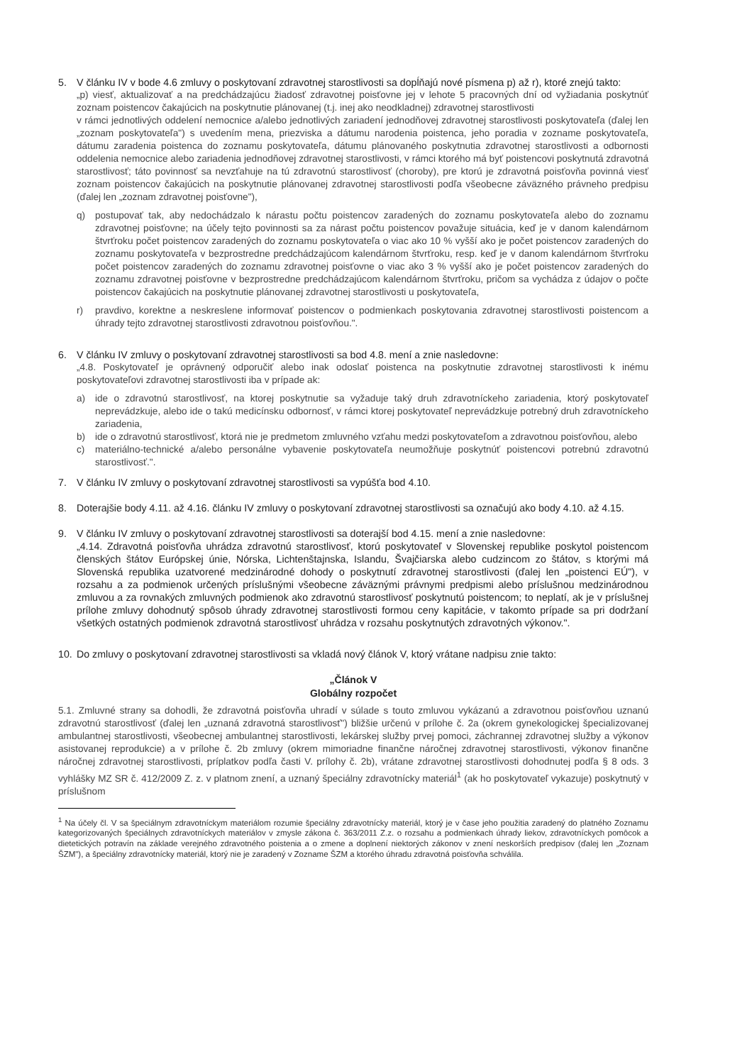5. V článku IV v bode 4.6 zmluvy o poskytovaní zdravotnej starostlivosti sa dopĺňajú nové písmena p) až r), ktoré znejú takto:
„p) viesť, aktualizovať a na predchádzajúcu žiadosť zdravotnej poisťovne jej v lehote 5 pracovných dní od vyžiadania poskytnúť zoznam poistencov čakajúcich na poskytnutie plánovanej (t.j. inej ako neodkladnej) zdravotnej starostlivosti
v rámci jednotlivých oddelení nemocnice a/alebo jednotlivých zariadení jednodňovej zdravotnej starostlivosti poskytovateľa (ďalej len „zoznam poskytovateľa") s uvedením mena, priezviska a dátumu narodenia poistenca, jeho poradia v zozname poskytovateľa, dátumu zaradenia poistenca do zoznamu poskytovateľa, dátumu plánovaného poskytnutia zdravotnej starostlivosti a odbornosti oddelenia nemocnice alebo zariadenia jednodňovej zdravotnej starostlivosti, v rámci ktorého má byť poistencovi poskytnutá zdravotná starostlivosť; táto povinnosť sa nevzťahuje na tú zdravotnú starostlivosť (choroby), pre ktorú je zdravotná poisťovňa povinná viesť zoznam poistencov čakajúcich na poskytnutie plánovanej zdravotnej starostlivosti podľa všeobecne záväzného právneho predpisu (ďalej len „zoznam zdravotnej poisťovne"),
q) postupovať tak, aby nedochádzalo k nárastu počtu poistencov zaradených do zoznamu poskytovateľa alebo do zoznamu zdravotnej poisťovne; na účely tejto povinnosti sa za nárast počtu poistencov považuje situácia, keď je v danom kalendárnom štvrťroku počet poistencov zaradených do zoznamu poskytovateľa o viac ako 10 % vyšší ako je počet poistencov zaradených do zoznamu poskytovateľa v bezprostredne predchádzajúcom kalendárnom štvrťroku, resp. keď je v danom kalendárnom štvrťroku počet poistencov zaradených do zoznamu zdravotnej poisťovne o viac ako 3 % vyšší ako je počet poistencov zaradených do zoznamu zdravotnej poisťovne v bezprostredne predchádzajúcom kalendárnom štvrťroku, pričom sa vychádza z údajov o počte poistencov čakajúcich na poskytnutie plánovanej zdravotnej starostlivosti u poskytovateľa,
r) pravdivo, korektne a neskreslene informovať poistencov o podmienkach poskytovania zdravotnej starostlivosti poistencom a úhrady tejto zdravotnej starostlivosti zdravotnou poisťovňou.".
6. V článku IV zmluvy o poskytovaní zdravotnej starostlivosti sa bod 4.8. mení a znie nasledovne:
„4.8. Poskytovateľ je oprávnený odporučiť alebo inak odoslať poistenca na poskytnutie zdravotnej starostlivosti k inému poskytovateľovi zdravotnej starostlivosti iba v prípade ak:
a) ide o zdravotnú starostlivosť, na ktorej poskytnutie sa vyžaduje taký druh zdravotníckeho zariadenia, ktorý poskytovateľ neprevádzkuje, alebo ide o takú medicínsku odbornosť, v rámci ktorej poskytovateľ neprevádzkuje potrebný druh zdravotníckeho zariadenia,
b) ide o zdravotnú starostlivosť, ktorá nie je predmetom zmluvného vzťahu medzi poskytovateľom a zdravotnou poisťovňou, alebo
c) materiálno-technické a/alebo personálne vybavenie poskytovateľa neumožňuje poskytnúť poistencovi potrebnú zdravotnú starostlivosť.".
7. V článku IV zmluvy o poskytovaní zdravotnej starostlivosti sa vypúšťa bod 4.10.
8. Doterajšie body 4.11. až 4.16. článku IV zmluvy o poskytovaní zdravotnej starostlivosti sa označujú ako body 4.10. až 4.15.
9. V článku IV zmluvy o poskytovaní zdravotnej starostlivosti sa doterajší bod 4.15. mení a znie nasledovne:
„4.14. Zdravotná poisťovňa uhrádza zdravotnú starostlivosť, ktorú poskytovateľ v Slovenskej republike poskytol poistencom členských štátov Európskej únie, Nórska, Lichtenštajnska, Islandu, Švajčiarska alebo cudzincom zo štátov, s ktorými má Slovenská republika uzatvorené medzinárodné dohody o poskytnutí zdravotnej starostlivosti (ďalej len „poistenci EÚ"), v rozsahu a za podmienok určených príslušnými všeobecne záväznými právnymi predpismi alebo príslušnou medzinárodnou zmluvou a za rovnakých zmluvných podmienok ako zdravotnú starostlivosť poskytnutú poistencom; to neplatí, ak je v príslušnej prílohe zmluvy dohodnutý spôsob úhrady zdravotnej starostlivosti formou ceny kapitácie, v takomto prípade sa pri dodržaní všetkých ostatných podmienok zdravotná starostlivosť uhrádza v rozsahu poskytnutých zdravotných výkonov.".
10. Do zmluvy o poskytovaní zdravotnej starostlivosti sa vkladá nový článok V, ktorý vrátane nadpisu znie takto:
„Článok V
Globálny rozpočet
5.1. Zmluvné strany sa dohodli, že zdravotná poisťovňa uhradí v súlade s touto zmluvou vykázanú a zdravotnou poisťovňou uznanú zdravotnú starostlivosť (ďalej len „uznaná zdravotná starostlivosť") bližšie určenú v prílohe č. 2a (okrem gynekologickej špecializovanej ambulantnej starostlivosti, všeobecnej ambulantnej starostlivosti, lekárskej služby prvej pomoci, záchrannej zdravotnej služby a výkonov asistovanej reprodukcie) a v prílohe č. 2b zmluvy (okrem mimoriadne finančne náročnej zdravotnej starostlivosti, výkonov finančne náročnej zdravotnej starostlivosti, príplatkov podľa časti V. prílohy č. 2b), vrátane zdravotnej starostlivosti dohodnutej podľa § 8 ods. 3 vyhlášky MZ SR č. 412/2009 Z. z. v platnom znení, a uznaný špeciálny zdravotnícky materiál<sup>1</sup> (ak ho poskytovateľ vykazuje) poskytnutý v príslušnom
<sup>1</sup> Na účely čl. V sa špeciálnym zdravotníckym materiálom rozumie špeciálny zdravotnícky materiál, ktorý je v čase jeho použitia zaradený do platného Zoznamu kategorizovaných špeciálnych zdravotníckych materiálov v zmysle zákona č. 363/2011 Z.z. o rozsahu a podmienkach úhrady liekov, zdravotníckych pomôcok a dietetických potravín na základe verejného zdravotného poistenia a o zmene a doplnení niektorých zákonov v znení neskorších predpisov (ďalej len „Zoznam ŠZM"), a špeciálny zdravotnícky materiál, ktorý nie je zaradený v Zozname ŠZM a ktorého úhradu zdravotná poisťovňa schválila.